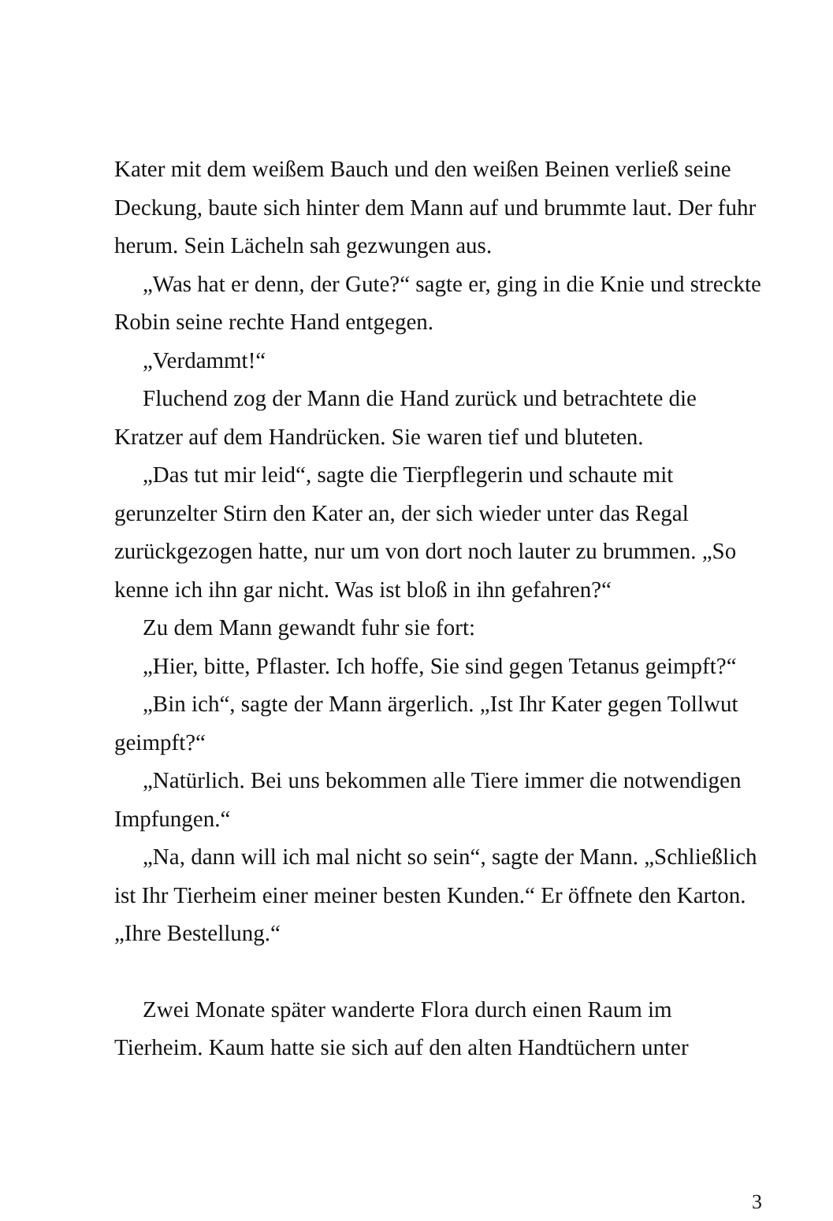Kater mit dem weißem Bauch und den weißen Beinen verließ seine Deckung, baute sich hinter dem Mann auf und brummte laut. Der fuhr herum. Sein Lächeln sah gezwungen aus.
„Was hat er denn, der Gute?“ sagte er, ging in die Knie und streckte Robin seine rechte Hand entgegen.
„Verdammt!“
Fluchend zog der Mann die Hand zurück und betrachtete die Kratzer auf dem Handrücken. Sie waren tief und bluteten.
„Das tut mir leid“, sagte die Tierpflegerin und schaute mit gerunzelter Stirn den Kater an, der sich wieder unter das Regal zurückgezogen hatte, nur um von dort noch lauter zu brummen. „So kenne ich ihn gar nicht. Was ist bloß in ihn gefahren?“
Zu dem Mann gewandt fuhr sie fort:
„Hier, bitte, Pflaster. Ich hoffe, Sie sind gegen Tetanus geimpft?“
„Bin ich“, sagte der Mann ärgerlich. „Ist Ihr Kater gegen Tollwut geimpft?“
„Natürlich. Bei uns bekommen alle Tiere immer die notwendigen Impfungen.“
„Na, dann will ich mal nicht so sein“, sagte der Mann. „Schließlich ist Ihr Tierheim einer meiner besten Kunden.“ Er öffnete den Karton. „Ihre Bestellung.“
Zwei Monate später wanderte Flora durch einen Raum im Tierheim. Kaum hatte sie sich auf den alten Handtüchern unter
3